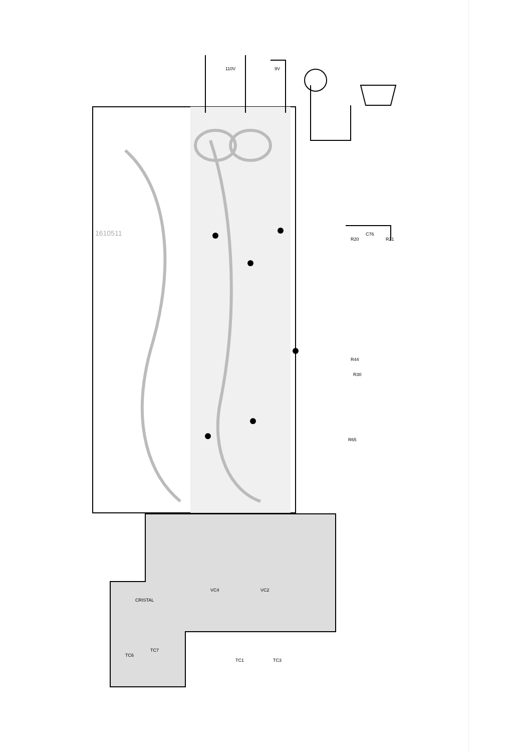110V
9V
1610511
R20
R21
C76
R44
R30
R65
CRISTAL
VC4
VC2
TC1
TC3
TC6
TC7
110V 9V 1610511 R20 R21 C76 R44 R30 R65 CRISTAL VC4 VC2 TC1 TC3 TC6 TC7